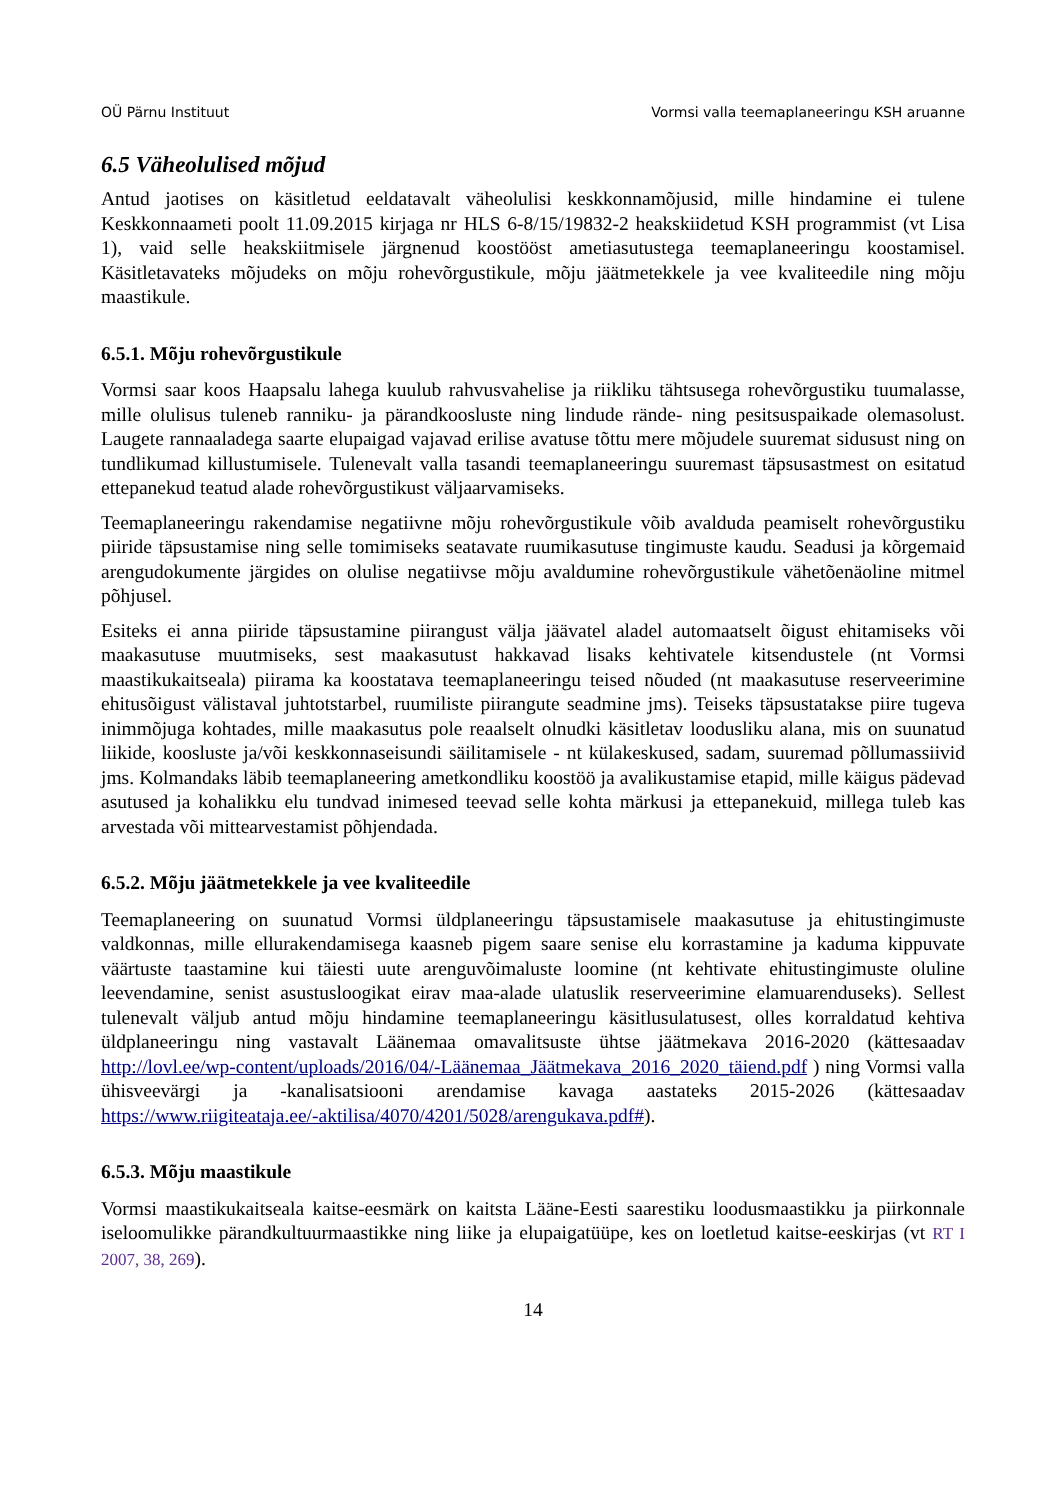OÜ Pärnu Instituut Vormsi valla teemaplaneeringu KSH aruanne
6.5 Väheolulised mõjud
Antud jaotises on käsitletud eeldatavalt väheolulisi keskkonnamõjusid, mille hindamine ei tulene Keskkonnaameti poolt 11.09.2015 kirjaga nr HLS 6-8/15/19832-2 heakskiidetud KSH programmist (vt Lisa 1), vaid selle heakskiitmisele järgnenud koostööst ametiasutustega teemaplaneeringu koostamisel. Käsitletavateks mõjudeks on mõju rohevõrgustikule, mõju jäätmetekkele ja vee kvaliteedile ning mõju maastikule.
6.5.1. Mõju rohevõrgustikule
Vormsi saar koos Haapsalu lahega kuulub rahvusvahelise ja riikliku tähtsusega rohevõrgustiku tuumalasse, mille olulisus tuleneb ranniku- ja pärandkoosluste ning lindude rände- ning pesitsuspaikade olemasolust. Laugete rannaaladega saarte elupaigad vajavad erilise avatuse tõttu mere mõjudele suuremat sidusust ning on tundlikumad killustumisele. Tulenevalt valla tasandi teemaplaneeringu suuremast täpsusastmest on esitatud ettepanekud teatud alade rohevõrgustikust väljaarvamiseks.
Teemaplaneeringu rakendamise negatiivne mõju rohevõrgustikule võib avalduda peamiselt rohevõrgustiku piiride täpsustamise ning selle tomimiseks seatavate ruumikasutuse tingimuste kaudu. Seadusi ja kõrgemaid arengudokumente järgides on olulise negatiivse mõju avaldumine rohevõrgustikule vähetõenäoline mitmel põhjusel.
Esiteks ei anna piiride täpsustamine piirangust välja jäävatel aladel automaatselt õigust ehitamiseks või maakasutuse muutmiseks, sest maakasutust hakkavad lisaks kehtivatele kitsendustele (nt Vormsi maastikukaitseala) piirama ka koostatava teemaplaneeringu teised nõuded (nt maakasutuse reserveerimine ehitusõigust välistaval juhtotstarbel, ruumiliste piirangute seadmine jms). Teiseks täpsustatakse piire tugeva inimmõjuga kohtades, mille maakasutus pole reaalselt olnudki käsitletav loodusliku alana, mis on suunatud liikide, koosluste ja/või keskkonnaseisundi säilitamisele - nt külakeskused, sadam, suuremad põllumassiivid jms. Kolmandaks läbib teemaplaneering ametkondliku koostöö ja avalikustamise etapid, mille käigus pädevad asutused ja kohalikku elu tundvad inimesed teevad selle kohta märkusi ja ettepanekuid, millega tuleb kas arvestada või mittearvestamist põhjendada.
6.5.2. Mõju jäätmetekkele ja vee kvaliteedile
Teemaplaneering on suunatud Vormsi üldplaneeringu täpsustamisele maakasutuse ja ehitustingimuste valdkonnas, mille ellurakendamisega kaasneb pigem saare senise elu korrastamine ja kaduma kippuvate väärtuste taastamine kui täiesti uute arenguvõimaluste loomine (nt kehtivate ehitustingimuste oluline leevendamine, senist asustusloogikat eirav maa-alade ulatuslik reserveerimine elamuarenduseks). Sellest tulenevalt väljub antud mõju hindamine teemaplaneeringu käsitlusulatusest, olles korraldatud kehtiva üldplaneeringu ning vastavalt Läänemaa omavalitsuste ühtse jäätmekava 2016-2020 (kättesaadav http://lovl.ee/wp-content/uploads/2016/04/-Läänemaa_Jäätmekava_2016_2020_täiend.pdf ) ning Vormsi valla ühisveevärgi ja -kanalisatsiooni arendamise kavaga aastateks 2015-2026 (kättesaadav https://www.riigiteataja.ee/-aktilisa/4070/4201/5028/arengukava.pdf#).
6.5.3. Mõju maastikule
Vormsi maastikukaitseala kaitse-eesmärk on kaitsta Lääne-Eesti saarestiku loodusmaastikku ja piirkonnale iseloomulikke pärandkultuurmaastikke ning liike ja elupaigatüüpe, kes on loetletud kaitse-eeskirjas (vt RT I 2007, 38, 269).
14